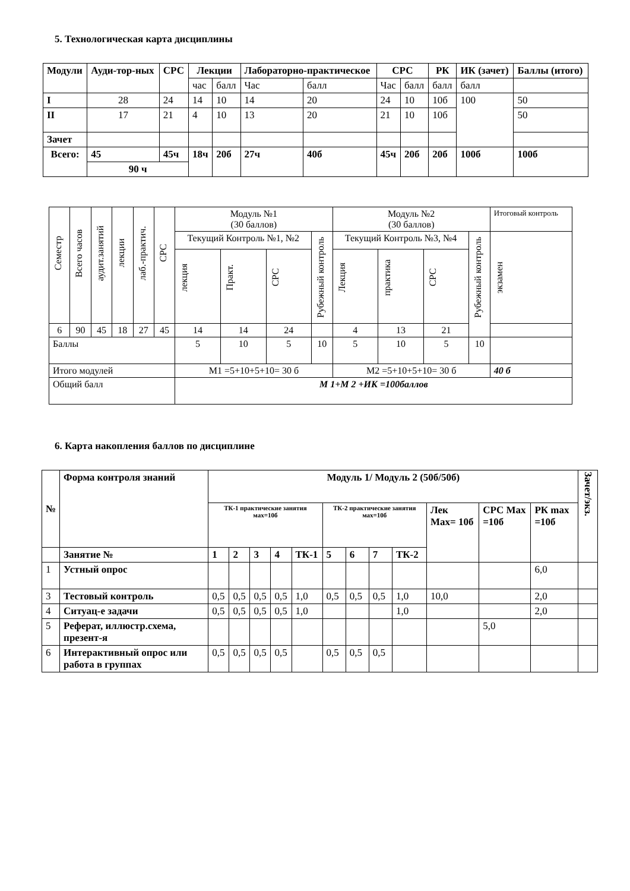5. Технологическая карта дисциплины
| Модули | Ауди-тор-ных | СРС | Лекции | | Лабораторно-практическое | | СРС | | РК | ИК (зачет) | Баллы (итого) |
| --- | --- | --- | --- | --- | --- | --- | --- | --- | --- | --- | --- |
| | | | час | балл | Час | балл | Час | балл | балл | балл | |
| I | 28 | 24 | 14 | 10 | 14 | 20 | 24 | 10 | 10б | 100 | 50 |
| II | 17 | 21 | 4 | 10 | 13 | 20 | 21 | 10 | 10б | | 50 |
| Зачет | | | | | | | | | | | |
| Всего: | 45 | 45ч | 18ч | 20б | 27ч | 40б | 45ч | 20б | 20б | 100б | 100б |
| | 90 ч | | | | | | | | | | |
| Семестр | Всего часов | аудит.занятий | лекции | лаб.-практич. | СРС | Модуль №1 (30 баллов) | | | | Модуль №2 (30 баллов) | | | | Итоговый контроль |
| | | | | | | Текущий Контроль №1, №2 | | | Рубежный контроль | Текущий Контроль №3, №4 | | | Рубежный контроль | экзамен |
| | | | | | | лекция | Практ. | СРС | | Лекция | практика | СРС | | |
| 6 | 90 | 45 | 18 | 27 | 45 | 14 | 14 | 24 | | 4 | 13 | 21 | | |
| Баллы | | | | | | 5 | 10 | 5 | 10 | 5 | 10 | 5 | 10 | |
| Итого модулей | | | | | | М1 =5+10+5+10= 30 б | | | | М2 =5+10+5+10= 30 б | | | | 40 б |
| Общий балл | | | | | | М 1+М 2 +ИК =100баллов | | | | | | | | |
6. Карта накопления баллов по дисциплине
| № | Форма контроля знаний | Модуль 1/ Модуль 2 (50б/50б) | | | | | | | | | | | | Зачет/экз. |
| --- | --- | --- | --- | --- | --- | --- | --- | --- | --- | --- | --- | --- | --- | --- |
| | | ТК-1 практические занятия мах=10б | | | | | ТК-2 практические занятия мах=10б | | | | Лек Max= 10б | СРС Max =10б | РК max =10б | |
| | Занятие № | 1 | 2 | 3 | 4 | ТК-1 | 5 | 6 | 7 | ТК-2 | | | | |
| 1 | Устный опрос | | | | | | | | | | | | 6,0 | |
| 3 | Тестовый контроль | 0,5 | 0,5 | 0,5 | 0,5 | 1,0 | 0,5 | 0,5 | 0,5 | 1,0 | 10,0 | | 2,0 | |
| 4 | Ситуац-е задачи | 0,5 | 0,5 | 0,5 | 0,5 | 1,0 | | | | 1,0 | | | 2,0 | |
| 5 | Реферат, иллюстр.схема, презент-я | | | | | | | | | | | 5,0 | | |
| 6 | Интерактивный опрос или работа в группах | 0,5 | 0,5 | 0,5 | 0,5 | | 0,5 | 0,5 | 0,5 | | | | | |